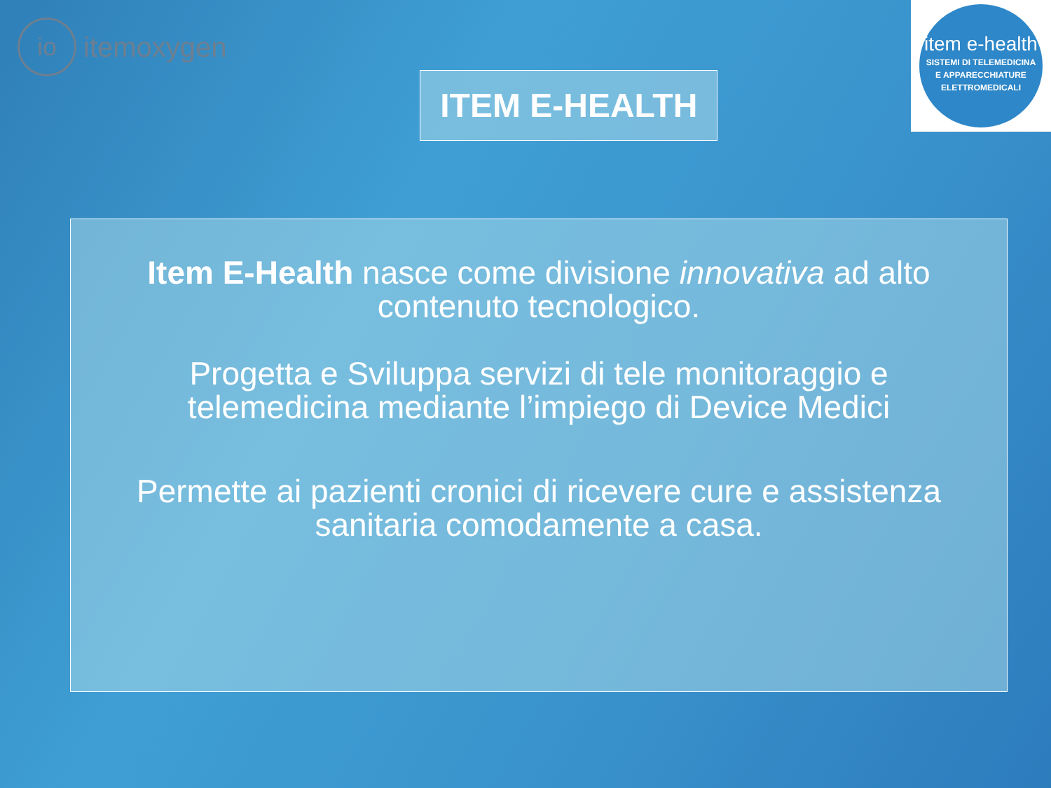io
itemoxygen
ITEM E-HEALTH
item e-health
SISTEMI DI TELEMEDICINA
E APPARECCHIATURE
ELETTROMEDICALI
Item E-Health nasce come divisione innovativa ad alto contenuto tecnologico.
Progetta e Sviluppa servizi di tele monitoraggio e telemedicina mediante l’impiego di Device Medici
Permette ai pazienti cronici di ricevere cure e assistenza sanitaria comodamente a casa.